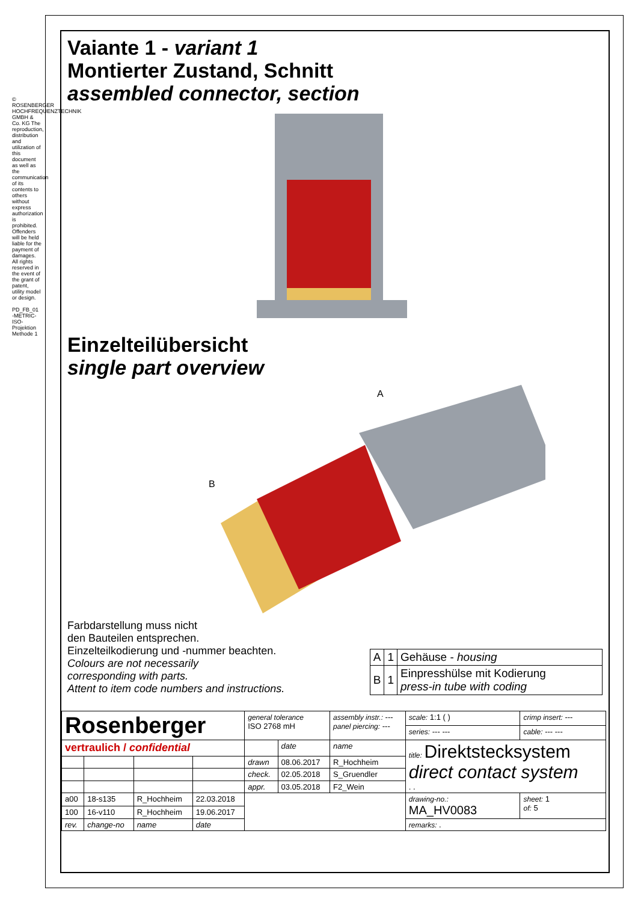© ROSENBERGER HOCHFREQUENZTECHNIK GMBH & Co. KG The reproduction, distribution and utilization of this document as well as the communication of its contents to others without express authorization is prohibited. Offenders will be held liable for the payment of damages. All rights reserved in the event of the grant of patent, utility model or design.
PD_FB_01
-METRIC-
ISO-Projektion Methode 1
Vaiante 1 - variant 1
Montierter Zustand, Schnitt
assembled connector, section
Einzelteilübersicht
single part overview
A
B
Farbdarstellung muss nicht
den Bauteilen entsprechen.
Einzelteilkodierung und -nummer beachten.
Colours are not necessarily
corresponding with parts.
Attent to item code numbers and instructions.
| A | 1 | Gehäuse - housing |
| B | 1 | Einpresshülse mit Kodierung press-in tube with coding |
| Rosenberger | | | | general tolerance ISO 2768 mH | | assembly instr.: --- panel piercing: --- | scale: 1:1 ( ) | crimp insert: --- |
| | | | | | | | series: --- --- | cable: --- --- |
| vertraulich / confidential | | | | | date | name | title: Direktstecksystem direct contact system . . | |
| | | | | drawn | 08.06.2017 | R_Hochheim | | |
| | | | | check. | 02.05.2018 | S_Gruendler | | |
| | | | | appr. | 03.05.2018 | F2_Wein | | |
| a00 | 18-s135 | R_Hochheim | 22.03.2018 | | | | drawing-no.: MA_HV0083 | sheet: 1 of: 5 |
| 100 | 16-v110 | R_Hochheim | 19.06.2017 | | | | | |
| rev. | change-no | name | date | | | | remarks: . | |